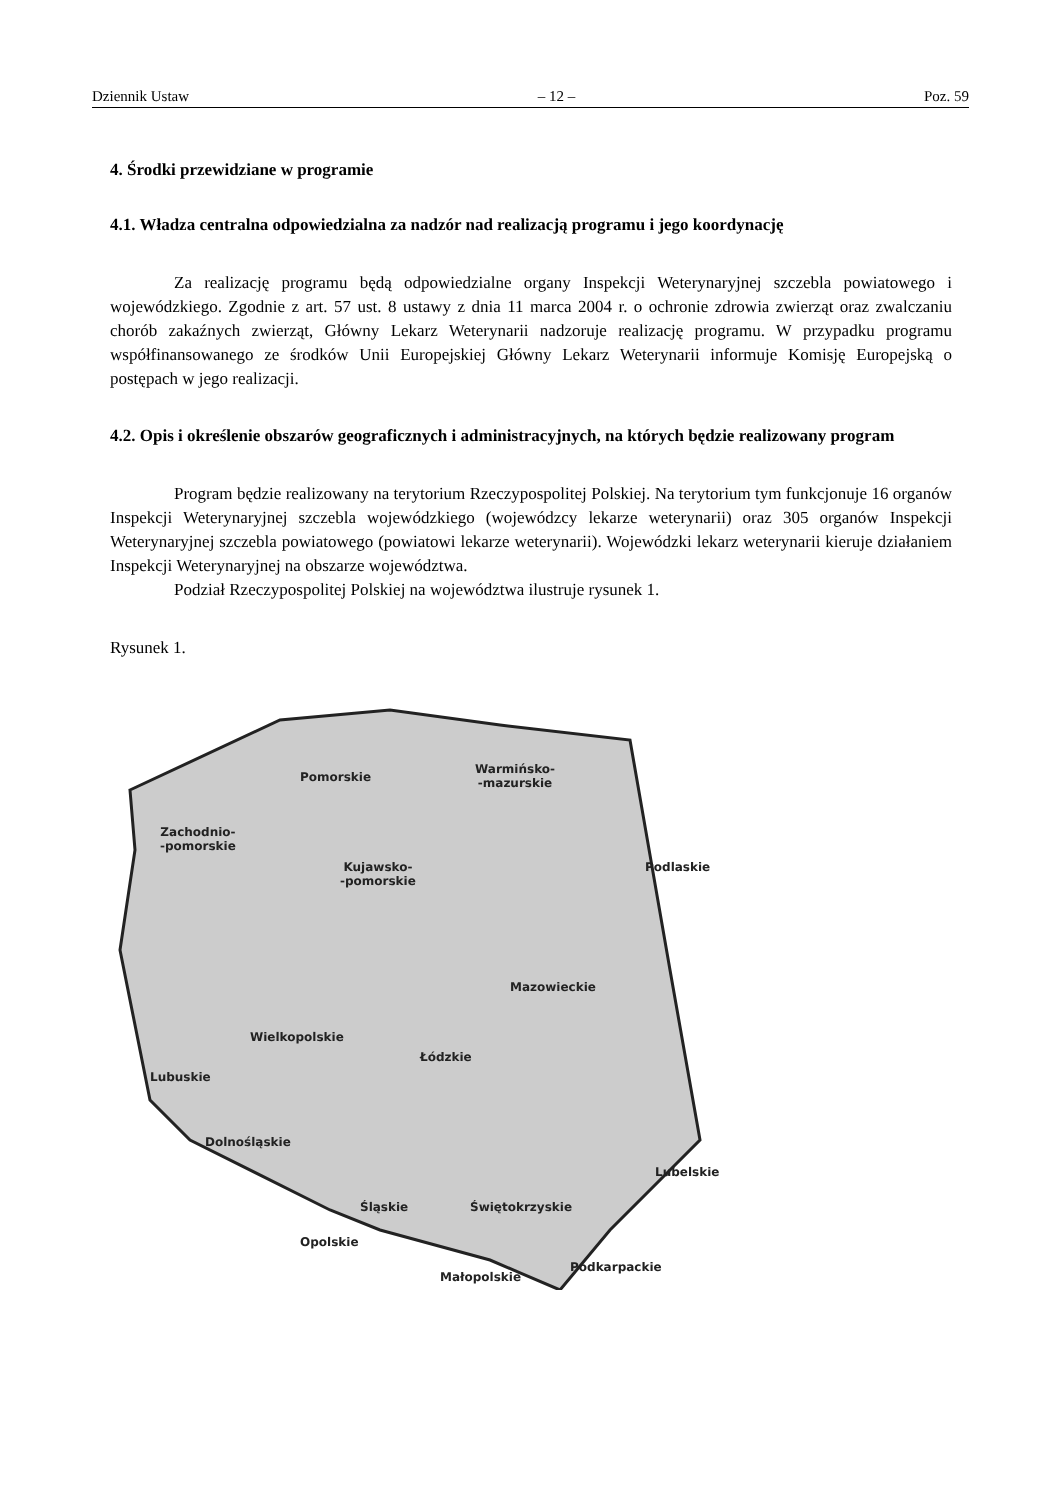Dziennik Ustaw – 12 – Poz. 59
4. Środki przewidziane w programie
4.1. Władza centralna odpowiedzialna za nadzór nad realizacją programu i jego koordynację
Za realizację programu będą odpowiedzialne organy Inspekcji Weterynaryjnej szczebla powiatowego i wojewódzkiego. Zgodnie z art. 57 ust. 8 ustawy z dnia 11 marca 2004 r. o ochronie zdrowia zwierząt oraz zwalczaniu chorób zakaźnych zwierząt, Główny Lekarz Weterynarii nadzoruje realizację programu. W przypadku programu współfinansowanego ze środków Unii Europejskiej Główny Lekarz Weterynarii informuje Komisję Europejską o postępach w jego realizacji.
4.2. Opis i określenie obszarów geograficznych i administracyjnych, na których będzie realizowany program
Program będzie realizowany na terytorium Rzeczypospolitej Polskiej. Na terytorium tym funkcjonuje 16 organów Inspekcji Weterynaryjnej szczebla wojewódzkiego (wojewódzcy lekarze weterynarii) oraz 305 organów Inspekcji Weterynaryjnej szczebla powiatowego (powiatowi lekarze weterynarii). Wojewódzki lekarz weterynarii kieruje działaniem Inspekcji Weterynaryjnej na obszarze województwa.
Podział Rzeczypospolitej Polskiej na województwa ilustruje rysunek 1.
Rysunek 1.
Pomorskie
Warmińsko-
-mazurskie
Zachodnio-
-pomorskie
Podlaskie
Kujawsko-
-pomorskie
Mazowieckie
Wielkopolskie
Łódzkie
Lubuskie
Dolnośląskie
Lubelskie
Śląskie Świętokrzyskie
Opolskie
Podkarpackie
Małopolskie